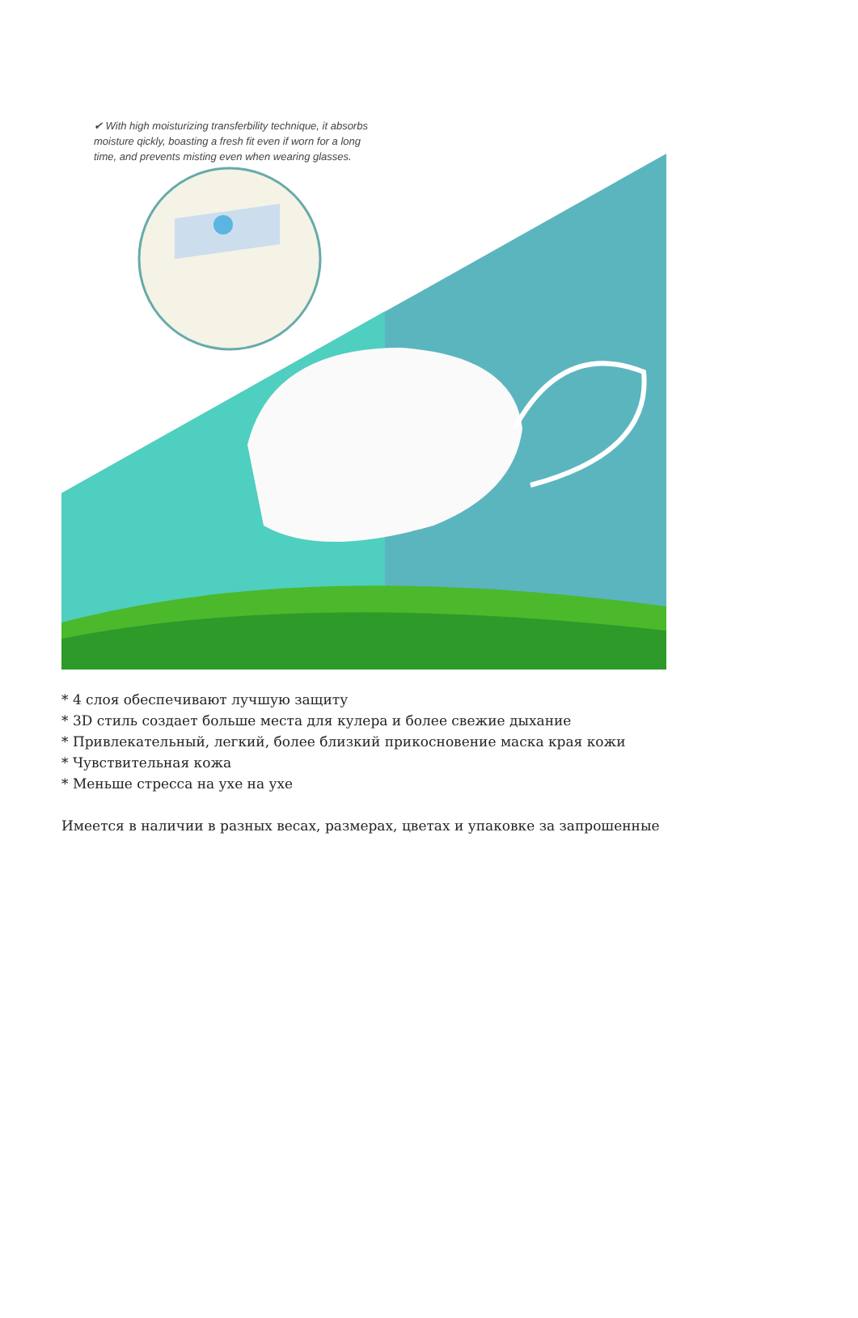✔ With high moisturizing transferbility technique, it absorbs moisture qickly, boasting a fresh fit even if worn for a long time, and prevents misting even when wearing glasses.
* 4 слоя обеспечивают лучшую защиту
* 3D стиль создает больше места для кулера и более свежие дыхание
* Привлекательный, легкий, более близкий прикосновение маска края кожи
* Чувствительная кожа
* Меньше стресса на ухе на ухе
Имеется в наличии в разных весах, размерах, цветах и упаковке за запрошенные